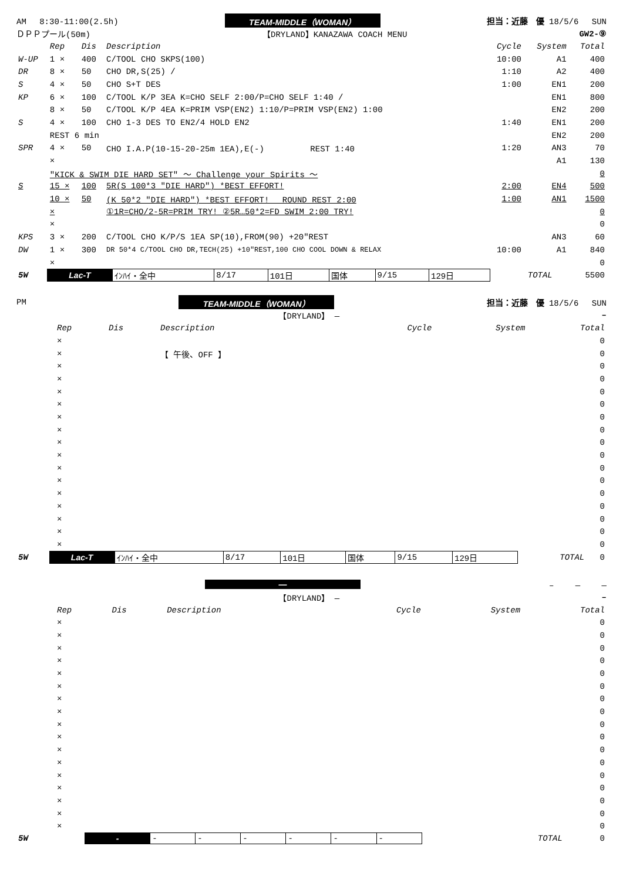AM　 8:30-11:00(2.5h) TEAM-MIDDLE（WOMAN） 担当：近藤　優 18/5/6　 SUN
ＤＰＰプール(50m) 【DRYLAND】KANAZAWA COACH MENU GW2-⑨
| | Rep | Dis | Description | Cycle | System | Total |
| W-UP | 1 × | 400 | C/TOOL CHO SKPS(100) | 10:00 | A1 | 400 |
| DR | 8 × | 50 | CHO DR,S(25) / | 1:10 | A2 | 400 |
| S | 4 × | 50 | CHO S+T DES | 1:00 | EN1 | 200 |
| KP | 6 × | 100 | C/TOOL K/P 3EA K=CHO SELF 2:00/P=CHO SELF 1:40 / | | EN1 | 800 |
| | 8 × | 50 | C/TOOL K/P 4EA K=PRIM VSP(EN2) 1:10/P=PRIM VSP(EN2) 1:00 | | EN2 | 200 |
| S | 4 × | 100 | CHO 1-3 DES TO EN2/4 HOLD EN2 | 1:40 | EN1 | 200 |
| | REST 6 min | | | | EN2 | 200 |
| SPR | 4 × | 50 | CHO I.A.P(10-15-20-25m 1EA),E(-) REST 1:40 | 1:20 | AN3 | 70 |
| | × | | | | A1 | 130 |
| | "KICK & SWIM DIE HARD SET" ～ Challenge your Spirits ～ | | | | | 0 |
| S | 15 × | 100 | 5R(S 100*3 "DIE HARD") *BEST EFFORT! | 2:00 | EN4 | 500 |
| | 10 × | 50 | (K 50*2 "DIE HARD") *BEST EFFORT! ROUND REST 2:00 | 1:00 | AN1 | 1500 |
| | × | | ①1R=CHO/2-5R=PRIM TRY! ②5R…50*2=FD SWIM 2:00 TRY! | | | 0 |
| | × | | | | | 0 |
| KPS | 3 × | 200 | C/TOOL CHO K/P/S 1EA SP(10),FROM(90) +20"REST | | AN3 | 60 |
| DW | 1 × | 300 | DR 50*4 C/TOOL CHO DR,TECH(25) +10"REST,100 CHO COOL DOWN & RELAX | 10:00 | A1 | 840 |
| | × | | | | | 0 |
| 5W | Lac-T | ｲﾝﾊｲ・全中 | 8/17 | 101日 | 国体 | 9/15 | 129日 | TOTAL | 5500 |
PM TEAM-MIDDLE（WOMAN） 担当：近藤　優 18/5/6　 SUN
【DRYLAND】 — –
| | Rep | Dis | Description | Cycle | System | Total |
| | × | | | | | 0 |
| | × | | 【 午後、OFF 】 | | | 0 |
| | × | | | | | 0 |
| | × | | | | | 0 |
| | × | | | | | 0 |
| | × | | | | | 0 |
| | × | | | | | 0 |
| | × | | | | | 0 |
| | × | | | | | 0 |
| | × | | | | | 0 |
| | × | | | | | 0 |
| | × | | | | | 0 |
| | × | | | | | 0 |
| | × | | | | | 0 |
| | × | | | | | 0 |
| | × | | | | | 0 |
| | × | | | | | 0 |
| 5W | Lac-T | ｲﾝﾊｲ・全中 | 8/17 | 101日 | 国体 | 9/15 | 129日 | TOTAL | 0 |
— –　　 —　　 —
【DRYLAND】 — –
| | Rep | Dis | Description | Cycle | System | Total |
| | × | | | | | 0 |
| | × | | | | | 0 |
| | × | | | | | 0 |
| | × | | | | | 0 |
| | × | | | | | 0 |
| | × | | | | | 0 |
| | × | | | | | 0 |
| | × | | | | | 0 |
| | × | | | | | 0 |
| | × | | | | | 0 |
| | × | | | | | 0 |
| | × | | | | | 0 |
| | × | | | | | 0 |
| | × | | | | | 0 |
| | × | | | | | 0 |
| | × | | | | | 0 |
| | × | | | | | 0 |
| 5W | - | - | - | - | - | - | - | TOTAL | 0 |